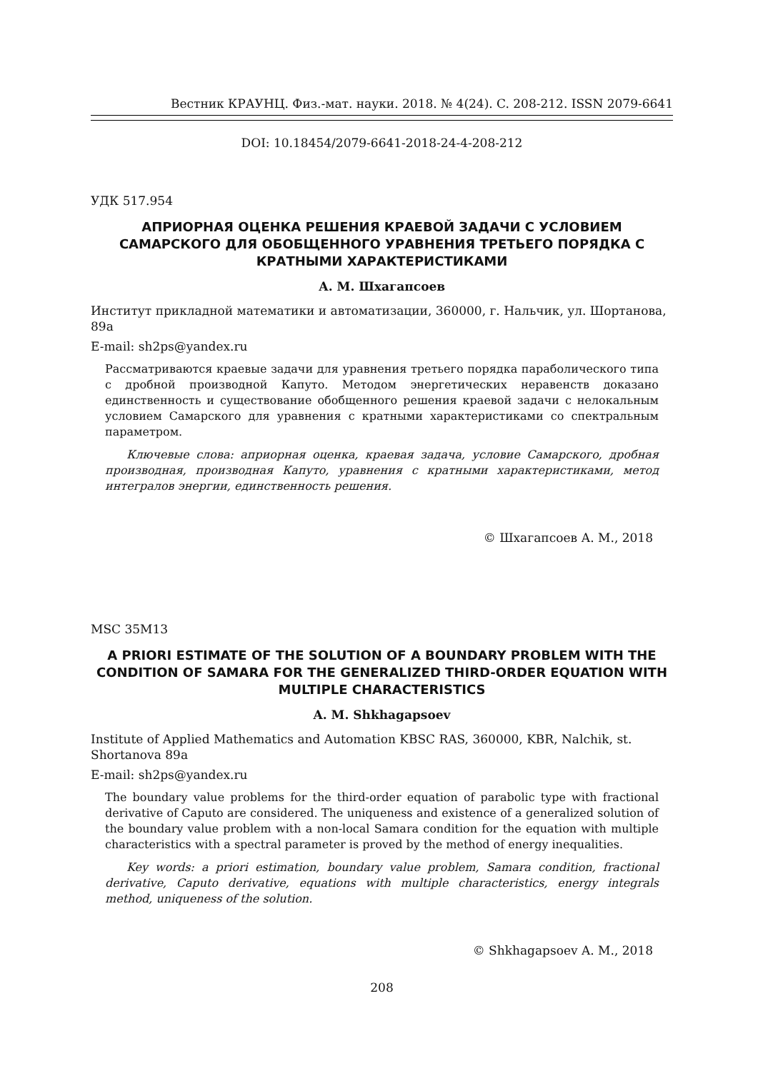Вестник КРАУНЦ. Физ.-мат. науки. 2018. № 4(24). C. 208-212. ISSN 2079-6641
DOI: 10.18454/2079-6641-2018-24-4-208-212
УДК 517.954
АПРИОРНАЯ ОЦЕНКА РЕШЕНИЯ КРАЕВОЙ ЗАДАЧИ С УСЛОВИЕМ САМАРСКОГО ДЛЯ ОБОБЩЕННОГО УРАВНЕНИЯ ТРЕТЬЕГО ПОРЯДКА С КРАТНЫМИ ХАРАКТЕРИСТИКАМИ
А. М. Шхагапсоев
Институт прикладной математики и автоматизации, 360000, г. Нальчик, ул. Шортанова, 89а
E-mail: sh2ps@yandex.ru
Рассматриваются краевые задачи для уравнения третьего порядка параболического типа с дробной производной Капуто. Методом энергетических неравенств доказано единственность и существование обобщенного решения краевой задачи с нелокальным условием Самарского для уравнения с кратными характеристиками со спектральным параметром.
Ключевые слова: априорная оценка, краевая задача, условие Самарского, дробная производная, производная Капуто, уравнения с кратными характеристиками, метод интегралов энергии, единственность решения.
© Шхагапсоев А. М., 2018
MSC 35M13
A PRIORI ESTIMATE OF THE SOLUTION OF A BOUNDARY PROBLEM WITH THE CONDITION OF SAMARA FOR THE GENERALIZED THIRD-ORDER EQUATION WITH MULTIPLE CHARACTERISTICS
A. M. Shkhagapsoev
Institute of Applied Mathematics and Automation KBSC RAS, 360000, KBR, Nalchik, st. Shortanova 89a
E-mail: sh2ps@yandex.ru
The boundary value problems for the third-order equation of parabolic type with fractional derivative of Caputo are considered. The uniqueness and existence of a generalized solution of the boundary value problem with a non-local Samara condition for the equation with multiple characteristics with a spectral parameter is proved by the method of energy inequalities.
Key words: a priori estimation, boundary value problem, Samara condition, fractional derivative, Caputo derivative, equations with multiple characteristics, energy integrals method, uniqueness of the solution.
© Shkhagapsoev A. M., 2018
208